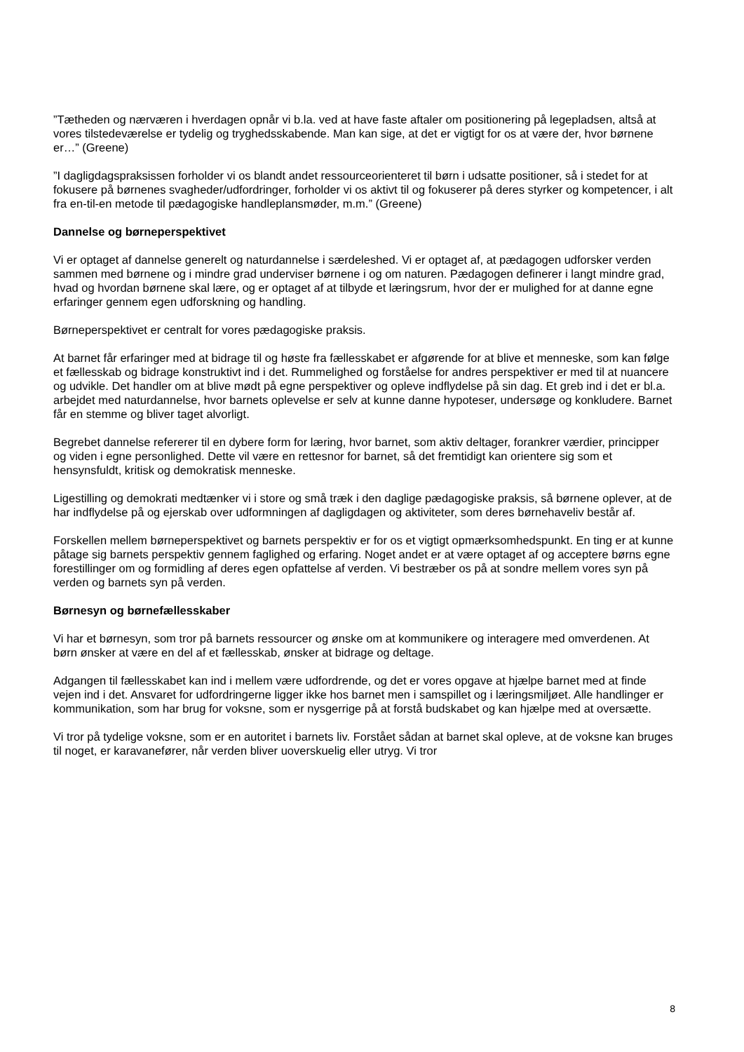”Tætheden og nærværen i hverdagen opnår vi b.la. ved at have faste aftaler om positionering på legepladsen, altså at vores tilstedeværelse er tydelig og tryghedsskabende. Man kan sige, at det er vigtigt for os at være der, hvor børnene er…” (Greene)
”I dagligdagspraksissen forholder vi os blandt andet ressourceorienteret til børn i udsatte positioner, så i stedet for at fokusere på børnenes svagheder/udfordringer, forholder vi os aktivt til og fokuserer på deres styrker og kompetencer, i alt fra en-til-en metode til pædagogiske handleplansmøder, m.m.” (Greene)
Dannelse og børneperspektivet
Vi er optaget af dannelse generelt og naturdannelse i særdeleshed. Vi er optaget af, at pædagogen udforsker verden sammen med børnene og i mindre grad underviser børnene i og om naturen. Pædagogen definerer i langt mindre grad, hvad og hvordan børnene skal lære, og er optaget af at tilbyde et læringsrum, hvor der er mulighed for at danne egne erfaringer gennem egen udforskning og handling.
Børneperspektivet er centralt for vores pædagogiske praksis.
At barnet får erfaringer med at bidrage til og høste fra fællesskabet er afgørende for at blive et menneske, som kan følge et fællesskab og bidrage konstruktivt ind i det. Rummelighed og forståelse for andres perspektiver er med til at nuancere og udvikle. Det handler om at blive mødt på egne perspektiver og opleve indflydelse på sin dag. Et greb ind i det er bl.a. arbejdet med naturdannelse, hvor barnets oplevelse er selv at kunne danne hypoteser, undersøge og konkludere. Barnet får en stemme og bliver taget alvorligt.
Begrebet dannelse refererer til en dybere form for læring, hvor barnet, som aktiv deltager, forankrer værdier, principper og viden i egne personlighed. Dette vil være en rettesnor for barnet, så det fremtidigt kan orientere sig som et hensynsfuldt, kritisk og demokratisk menneske.
Ligestilling og demokrati medtænker vi i store og små træk i den daglige pædagogiske praksis, så børnene oplever, at de har indflydelse på og ejerskab over udformningen af dagligdagen og aktiviteter, som deres børnehaveliv består af.
Forskellen mellem børneperspektivet og barnets perspektiv er for os et vigtigt opmærksomhedspunkt. En ting er at kunne påtage sig barnets perspektiv gennem faglighed og erfaring. Noget andet er at være optaget af og acceptere børns egne forestillinger om og formidling af deres egen opfattelse af verden. Vi bestræber os på at sondre mellem vores syn på verden og barnets syn på verden.
Børnesyn og børnefællesskaber
Vi har et børnesyn, som tror på barnets ressourcer og ønske om at kommunikere og interagere med omverdenen. At børn ønsker at være en del af et fællesskab, ønsker at bidrage og deltage.
Adgangen til fællesskabet kan ind i mellem være udfordrende, og det er vores opgave at hjælpe barnet med at finde vejen ind i det. Ansvaret for udfordringerne ligger ikke hos barnet men i samspillet og i læringsmiljøet. Alle handlinger er kommunikation, som har brug for voksne, som er nysgerrige på at forstå budskabet og kan hjælpe med at oversætte.
Vi tror på tydelige voksne, som er en autoritet i barnets liv. Forstået sådan at barnet skal opleve, at de voksne kan bruges til noget, er karavanefører, når verden bliver uoverskuelig eller utryg. Vi tror
8